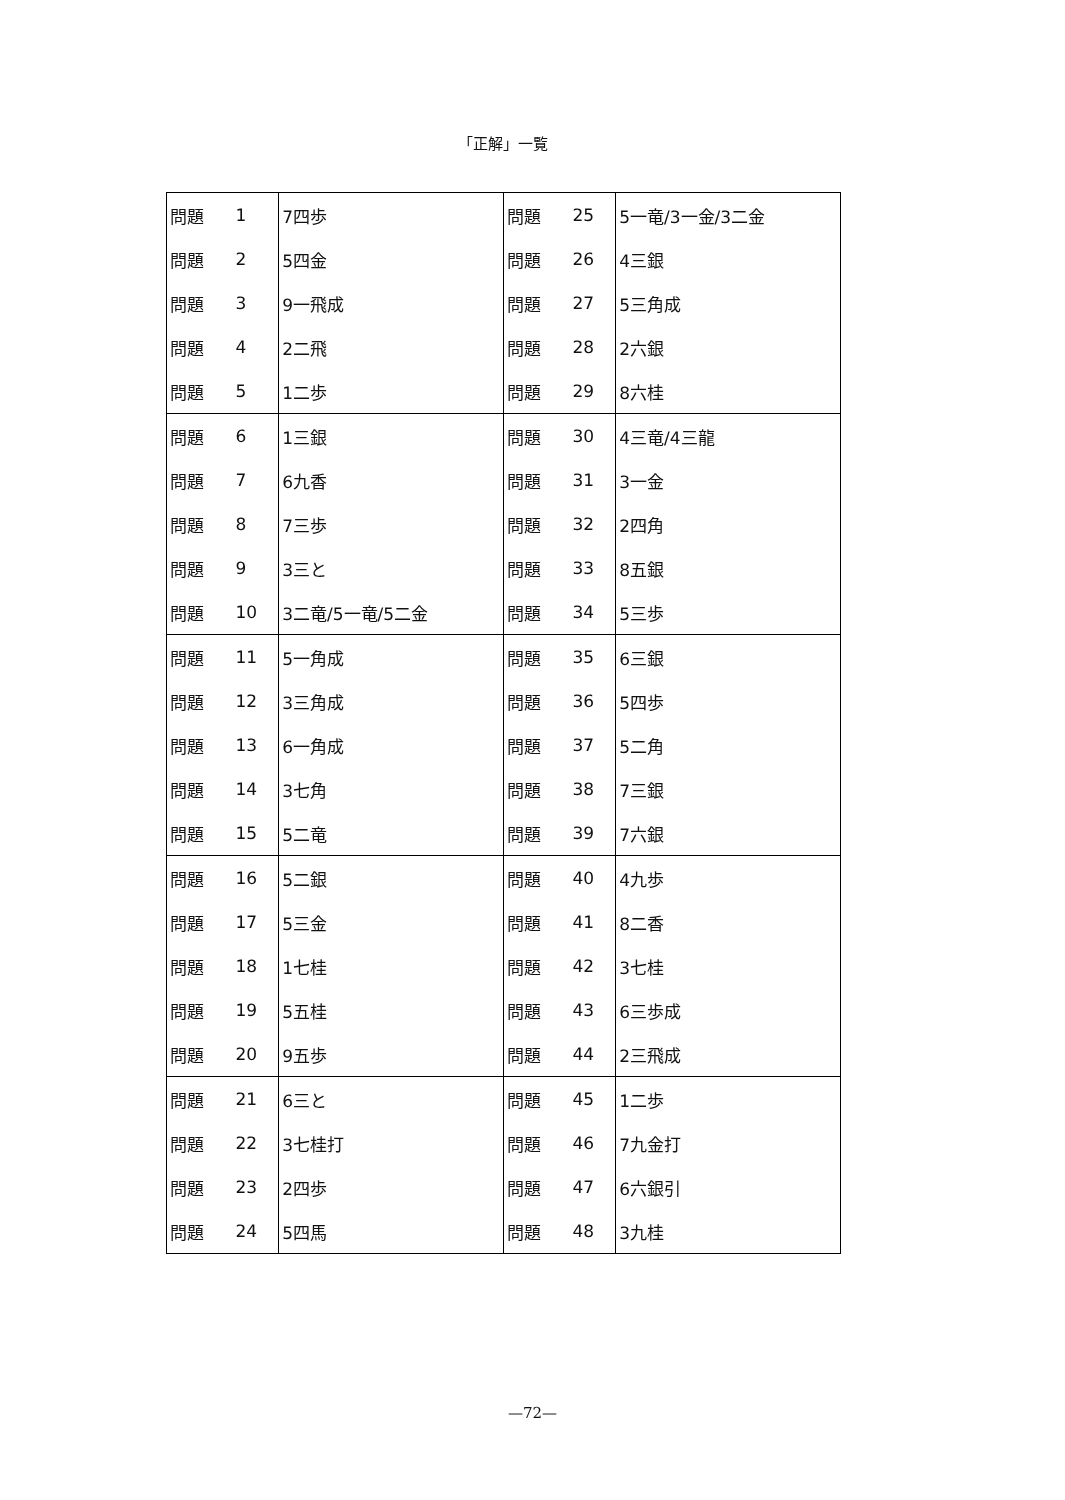「正解」一覧
| 問題 | 1 | 7四歩 | 問題 | 25 | 5一竜/3一金/3二金 |
| 問題 | 2 | 5四金 | 問題 | 26 | 4三銀 |
| 問題 | 3 | 9一飛成 | 問題 | 27 | 5三角成 |
| 問題 | 4 | 2二飛 | 問題 | 28 | 2六銀 |
| 問題 | 5 | 1二歩 | 問題 | 29 | 8六桂 |
| 問題 | 6 | 1三銀 | 問題 | 30 | 4三竜/4三龍 |
| 問題 | 7 | 6九香 | 問題 | 31 | 3一金 |
| 問題 | 8 | 7三歩 | 問題 | 32 | 2四角 |
| 問題 | 9 | 3三と | 問題 | 33 | 8五銀 |
| 問題 | 10 | 3二竜/5一竜/5二金 | 問題 | 34 | 5三歩 |
| 問題 | 11 | 5一角成 | 問題 | 35 | 6三銀 |
| 問題 | 12 | 3三角成 | 問題 | 36 | 5四歩 |
| 問題 | 13 | 6一角成 | 問題 | 37 | 5二角 |
| 問題 | 14 | 3七角 | 問題 | 38 | 7三銀 |
| 問題 | 15 | 5二竜 | 問題 | 39 | 7六銀 |
| 問題 | 16 | 5二銀 | 問題 | 40 | 4九歩 |
| 問題 | 17 | 5三金 | 問題 | 41 | 8二香 |
| 問題 | 18 | 1七桂 | 問題 | 42 | 3七桂 |
| 問題 | 19 | 5五桂 | 問題 | 43 | 6三歩成 |
| 問題 | 20 | 9五歩 | 問題 | 44 | 2三飛成 |
| 問題 | 21 | 6三と | 問題 | 45 | 1二歩 |
| 問題 | 22 | 3七桂打 | 問題 | 46 | 7九金打 |
| 問題 | 23 | 2四歩 | 問題 | 47 | 6六銀引 |
| 問題 | 24 | 5四馬 | 問題 | 48 | 3九桂 |
—72—